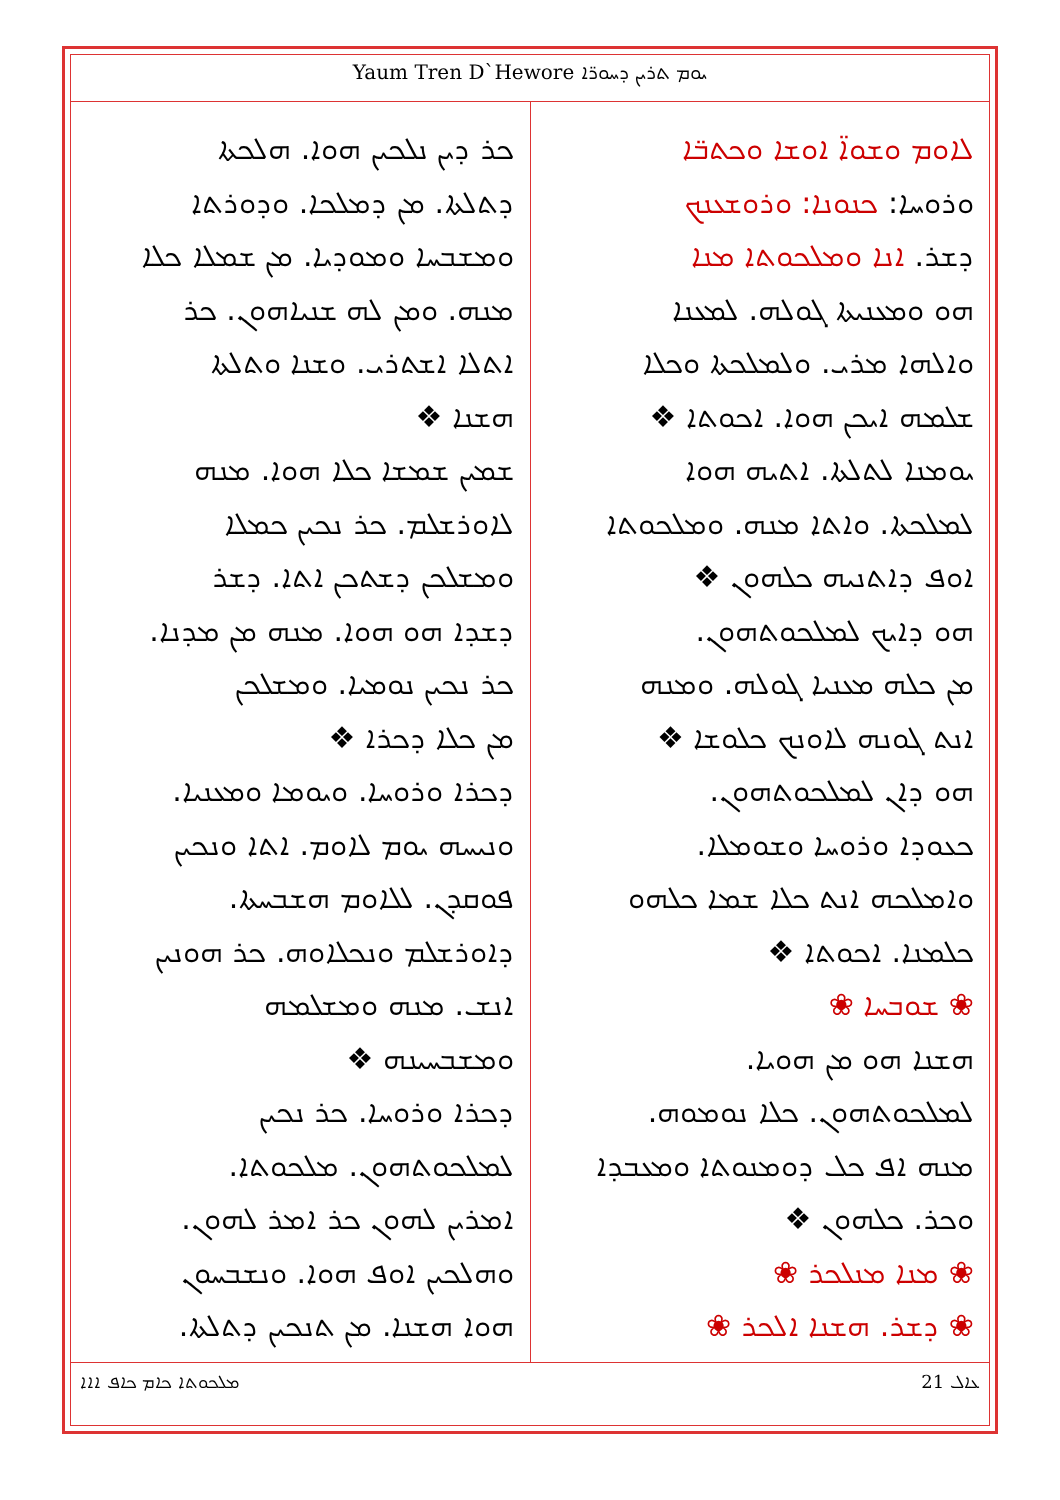Yaum Tren D`Hewore ܝܘܡ ܬܪܝܢ ܕܚܘܪ̈ܐ
ܠܐܘܡ ܘܫܘܐ̈ ܐܘܫܐ ܘܟܬܒ̈ܐ
ܘܪܘܚܐ: ܟܢܘܢܐ: ܘܪܘܫܥܢܟ
ܕܫܪ. ܐܢܐ ܘܡܠܟܘܬܐ ܡܢܐ
ܗܘ ܘܡܥܢܝܬܐ ܓܘܠܗ. ܠܡܥܢܐ
ܘܐܠܗܐ ܡܪܝ. ܘܠܡܠܟܬܐ ܘܟܠܐ
ܫܠܡܗ ܐܝܟܢ ܗܘܐ. ܐܟܘܬܐ ❖
ܝܘܡܢܐ ܠܬܠܬܐ. ܐܬܝܗ ܗܘܐ
ܠܡܠܟܬܐ. ܘܐܬܐ ܡܢܗ. ܘܡܠܟܘܬܐ
ܐܘܦ ܕܐܬܢܝܗ ܟܠܗܘܢ ❖
ܗܘ ܕܐܝܟ ܠܡܠܟܘܬܗܘܢ.
ܡܢ ܟܠܗ ܡܥܢܝܐ ܓܘܠܗ. ܘܡܢܗ
ܐܢܬ ܓܘܢܗ ܠܐܘܢܟ ܟܠܘܫܐ ❖
ܗܘ ܕܐܢ ܠܡܠܟܘܬܗܘܢ.
ܟܥܘܕܐ ܘܪܘܚܐ ܘܫܘܡܠܐ.
ܘܐܡܠܟܗ ܐܢܬ ܟܠܐ ܫܡܐ ܟܠܗܘ
ܟܠܡܢܐ. ܐܟܘܬܐ ❖
❀ ܫܘܒܚܐ ❀
ܗܫܢܐ ܗܘ ܡܢ ܗܘܝܐ.
ܠܡܠܟܘܬܗܘܢ. ܟܠܐ ܢܘܡܘܗ.
ܡܢܗ ܐܦ ܟܠ ܕܘܡܢܘܬܐ ܘܡܥܒܕܐ
ܘܟܪ. ܟܠܗܘܢ ❖
❀ ܡܢܐ ܡܢܠܟܪ ❀
❀ ܕܫܪ. ܗܫܢܐ ܐܠܟܪ ❀
ܟܪ ܕܝܢ ܢܠܟܝܢ ܗܘܐ. ܗܠܟܬܐ
ܕܬܠܬܐ. ܡܢ ܕܡܠܟܐ. ܘܕܘܪܬܐ
ܘܡܫܒܚܐ ܘܡܘܕܝܐ. ܡܢ ܫܡܠܐ ܟܠܐ
ܡܢܗ. ܘܡܢ ܠܗ ܫܢܝܐܗܘܢ. ܟܪ
ܐܬܠܐ ܐܫܬܪܝ. ܘܫܢܐ ܘܬܠܬܐ
ܗܫܢܐ ❖
ܫܡܝܢ ܫܡܫܐ ܟܠܐ ܗܘܐ. ܡܢܗ
ܠܐܘܪܫܠܡ. ܟܪ ܢܟܝܢ ܟܡܠܐ
ܘܡܫܠܟܢ ܕܫܬܟܢ ܐܬܐ. ܕܫܪ
ܕܫܕܐ ܗܘ ܗܘܐ. ܡܢܗ ܡܢ ܡܕܢܐ.
ܟܪ ܢܟܝܢ ܢܘܡܝܐ. ܘܡܫܠܟܢ
ܡܢ ܟܠܐ ܕܟܪܐ ❖
ܕܟܪܐ ܘܪܘܚܐ. ܘܝܘܡܐ ܘܡܥܢܝܐ.
ܘܢܝܚܗ ܝܘܡ ܠܐܘܡ. ܐܬܐ ܘܢܟܝܢ
ܦܘܩܕܢ. ܠܠܐܘܡ ܗܫܒܚܬܐ.
ܕܐܘܪܫܠܡ ܘܢܟܠܐܘܗ. ܟܪ ܗܘܢܝܢ
ܐܢܫ. ܡܢܗ ܘܡܫܠܡܗ
ܘܡܫܒܚܝܢܗ ❖
ܕܟܪܐ ܘܪܘܚܐ. ܟܪ ܢܟܝܢ
ܠܡܠܟܘܬܗܘܢ. ܡܠܟܘܬܐ.
ܐܡܪܝܢ ܠܗܘܢ ܟܪ ܐܡܪ ܠܗܘܢ.
ܘܗܠܟܝܢ ܐܘܦ ܗܘܐ. ܘܢܫܒܚܘܢ
ܗܘܐ ܗܫܢܐ. ܡܢ ܬܢܟܝܢ ܕܬܠܬܐ.
ܡܠܟܘܬܐ ܟܐܡ ܟܐܦ ܐܐܐ ܥܐܠ 21